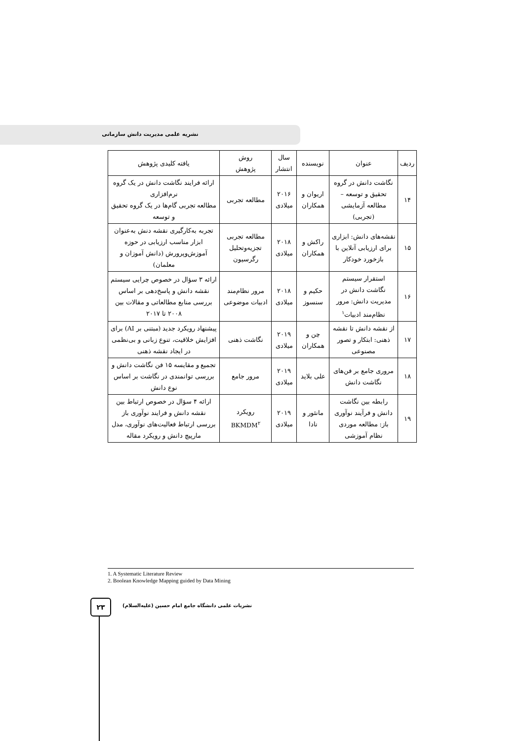نشریه علمی مدیریت دانش سازمانی
| ردیف | عنوان | نویسنده | سال انتشار | روش پژوهش | یافته کلیدی پژوهش |
| --- | --- | --- | --- | --- | --- |
| ۱۴ | نگاشت دانش در گروه تحقیق و توسعه – مطالعه آزمایشی (تجربی) | اریوان و همکاران | ۲۰۱۶ میلادی | مطالعه تجربی | ارائه فرایند نگاشت دانش در یک گروه نرم‌افزاری مطالعه تجربی گام‌ها در یک گروه تحقیق و توسعه |
| ۱۵ | نقشه‌های دانش: ابزاری برای ارزیابی آنلاین با بازخورد خودکار | راکش و همکاران | ۲۰۱۸ میلادی | مطالعه تجربی تجزیه‌وتحلیل رگرسیون | تجربه به‌کارگیری نقشه دنش به‌عنوان ابزار مناسب ارزیابی در حوزه آموزش‌وپرورش (دانش آموزان و معلمان) |
| ۱۶ | استقرار سیستم نگاشت دانش در مدیریت دانش: مرور نظام‌مند ادبیات<sup>۱</sup> | حکیم و سنسوز | ۲۰۱۸ میلادی | مرور نظام‌مند ادبیات موضوعی | ارائه ۳ سؤال در خصوص چرایی سیستم نقشه دانش و پاسخ‌دهی بر اساس بررسی منابع مطالعاتی و مقالات بین ۲۰۰۸ تا ۲۰۱۷ |
| ۱۷ | از نقشه دانش تا نقشه ذهنی: ابتکار و تصور مصنوعی | چن و همکاران | ۲۰۱۹ میلادی | نگاشت ذهنی | پیشنهاد رویکرد جدید (مبتنی بر AI) برای افزایش خلاقیت، تنوع زبانی و بی‌نظمی در ایجاد نقشه ذهنی |
| ۱۸ | مروری جامع بر فن‌های نگاشت دانش | علی بلاید | ۲۰۱۹ میلادی | مرور جامع | تجمیع و مقایسه ۱۵ فن نگاشت دانش و بررسی توانمندی در نگاشت بر اساس نوع دانش |
| ۱۹ | رابطه بین نگاشت دانش و فرآیند نوآوری باز: مطالعه موردی نظام آموزشی | مانئور و نادا | ۲۰۱۹ میلادی | رویکرد BKMDM<sup>۲</sup> | ارائه ۴ سؤال در خصوص ارتباط بین نقشه دانش و فرایند نوآوری باز بررسی ارتباط فعالیت‌های نوآوری، مدل مارپیچ دانش و رویکرد مقاله |
1. A Systematic Literature Review
2. Boolean Knowledge Mapping guided by Data Mining
۲۳
نشریات علمی دانشگاه جامع امام حسین (علیه‌السلام)